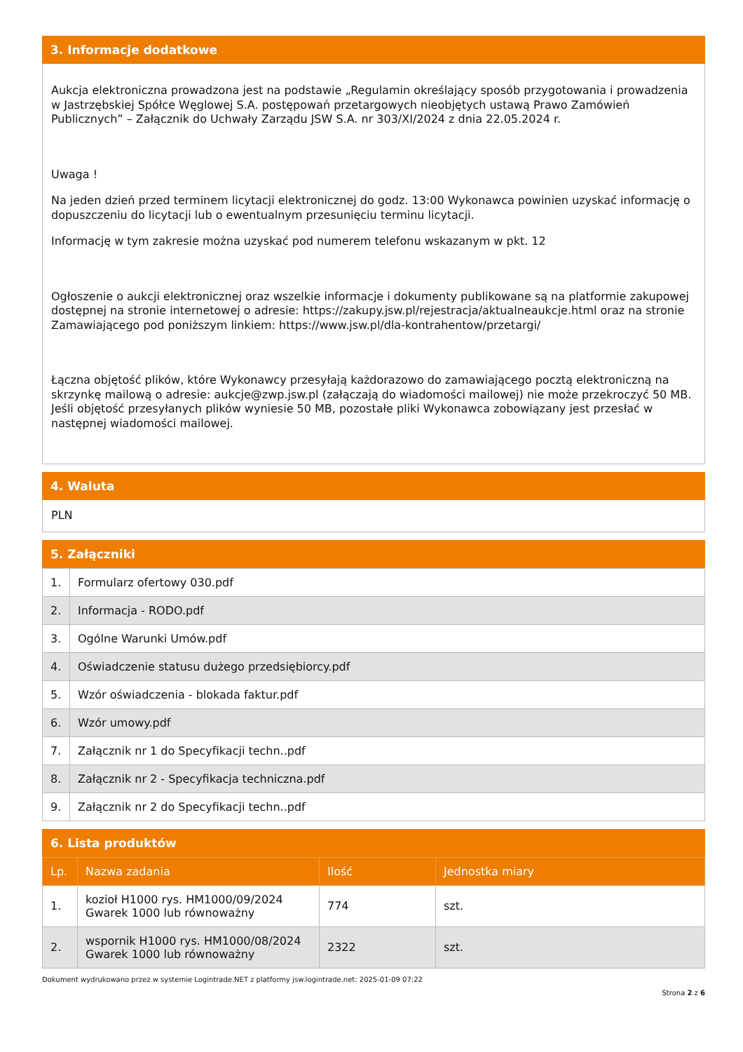3. Informacje dodatkowe
Aukcja elektroniczna prowadzona jest na podstawie „Regulamin określający sposób przygotowania i prowadzenia w Jastrzębskiej Spółce Węglowej S.A. postępowań przetargowych nieobjętych ustawą Prawo Zamówień Publicznych” – Załącznik do Uchwały Zarządu JSW S.A. nr 303/XI/2024 z dnia 22.05.2024 r.
Uwaga !
Na jeden dzień przed terminem licytacji elektronicznej do godz. 13:00 Wykonawca powinien uzyskać informację o dopuszczeniu do licytacji lub o ewentualnym przesunięciu terminu licytacji.
Informację w tym zakresie można uzyskać pod numerem telefonu wskazanym w pkt. 12
Ogłoszenie o aukcji elektronicznej oraz wszelkie informacje i dokumenty publikowane są na platformie zakupowej dostępnej na stronie internetowej o adresie: https://zakupy.jsw.pl/rejestracja/aktualneaukcje.html oraz na stronie Zamawiającego pod poniższym linkiem: https://www.jsw.pl/dla-kontrahentow/przetargi/
Łączna objętość plików, które Wykonawcy przesyłają każdorazowo do zamawiającego pocztą elektroniczną na skrzynkę mailową o adresie: aukcje@zwp.jsw.pl (załączają do wiadomości mailowej) nie może przekroczyć 50 MB. Jeśli objętość przesyłanych plików wyniesie 50 MB, pozostałe pliki Wykonawca zobowiązany jest przesłać w następnej wiadomości mailowej.
4. Waluta
PLN
5. Załączniki
| 1. | Formularz ofertowy 030.pdf |
| 2. | Informacja - RODO.pdf |
| 3. | Ogólne Warunki Umów.pdf |
| 4. | Oświadczenie statusu dużego przedsiębiorcy.pdf |
| 5. | Wzór oświadczenia - blokada faktur.pdf |
| 6. | Wzór umowy.pdf |
| 7. | Załącznik nr 1 do Specyfikacji techn..pdf |
| 8. | Załącznik nr 2 - Specyfikacja techniczna.pdf |
| 9. | Załącznik nr 2 do Specyfikacji techn..pdf |
6. Lista produktów
| Lp. | Nazwa zadania | Ilość | Jednostka miary |
| --- | --- | --- | --- |
| 1. | kozioł H1000 rys. HM1000/09/2024 Gwarek 1000 lub równoważny | 774 | szt. |
| 2. | wspornik H1000 rys. HM1000/08/2024 Gwarek 1000 lub równoważny | 2322 | szt. |
Dokument wydrukowano przez w systemie Logintrade.NET z platformy jsw.logintrade.net: 2025-01-09 07:22
Strona 2 z 6